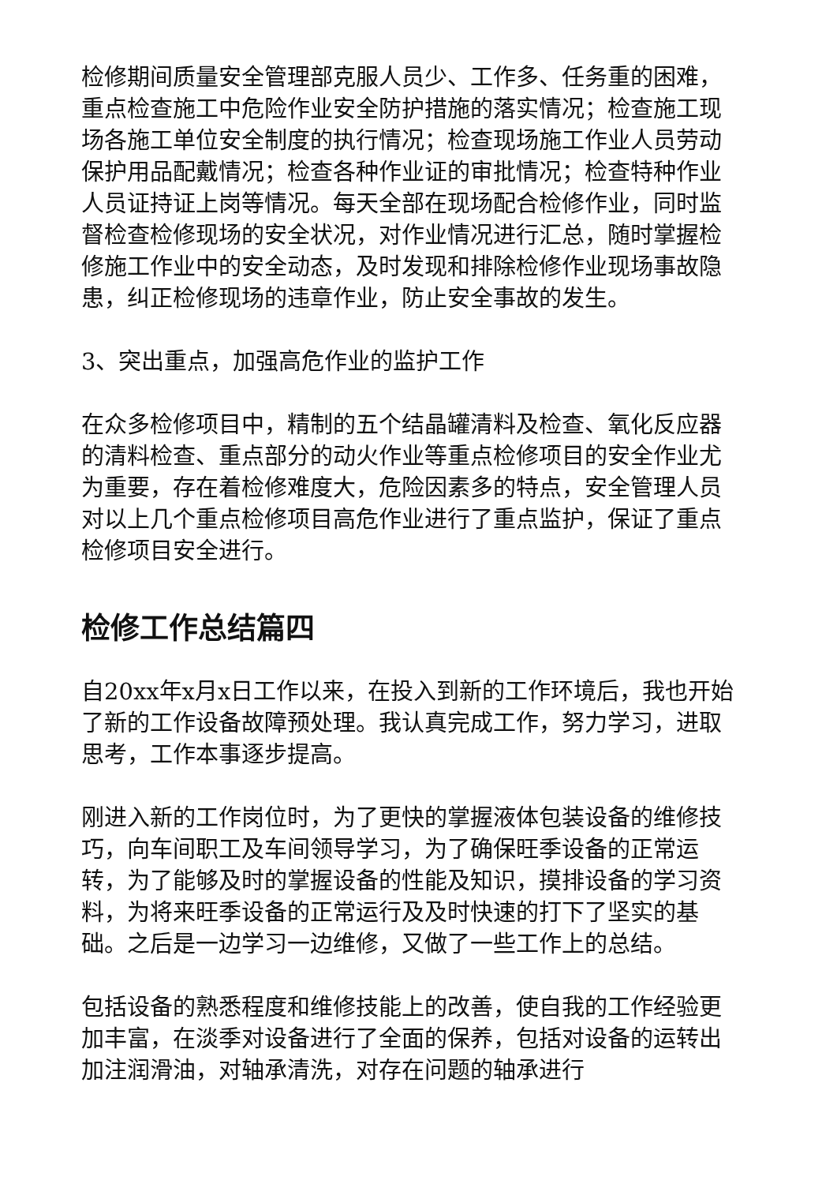检修期间质量安全管理部克服人员少、工作多、任务重的困难，重点检查施工中危险作业安全防护措施的落实情况；检查施工现场各施工单位安全制度的执行情况；检查现场施工作业人员劳动保护用品配戴情况；检查各种作业证的审批情况；检查特种作业人员证持证上岗等情况。每天全部在现场配合检修作业，同时监督检查检修现场的安全状况，对作业情况进行汇总，随时掌握检修施工作业中的安全动态，及时发现和排除检修作业现场事故隐患，纠正检修现场的违章作业，防止安全事故的发生。
3、突出重点，加强高危作业的监护工作
在众多检修项目中，精制的五个结晶罐清料及检查、氧化反应器的清料检查、重点部分的动火作业等重点检修项目的安全作业尤为重要，存在着检修难度大，危险因素多的特点，安全管理人员对以上几个重点检修项目高危作业进行了重点监护，保证了重点检修项目安全进行。
检修工作总结篇四
自20xx年x月x日工作以来，在投入到新的工作环境后，我也开始了新的工作设备故障预处理。我认真完成工作，努力学习，进取思考，工作本事逐步提高。
刚进入新的工作岗位时，为了更快的掌握液体包装设备的维修技巧，向车间职工及车间领导学习，为了确保旺季设备的正常运转，为了能够及时的掌握设备的性能及知识，摸排设备的学习资料，为将来旺季设备的正常运行及及时快速的打下了坚实的基础。之后是一边学习一边维修，又做了一些工作上的总结。
包括设备的熟悉程度和维修技能上的改善，使自我的工作经验更加丰富，在淡季对设备进行了全面的保养，包括对设备的运转出加注润滑油，对轴承清洗，对存在问题的轴承进行